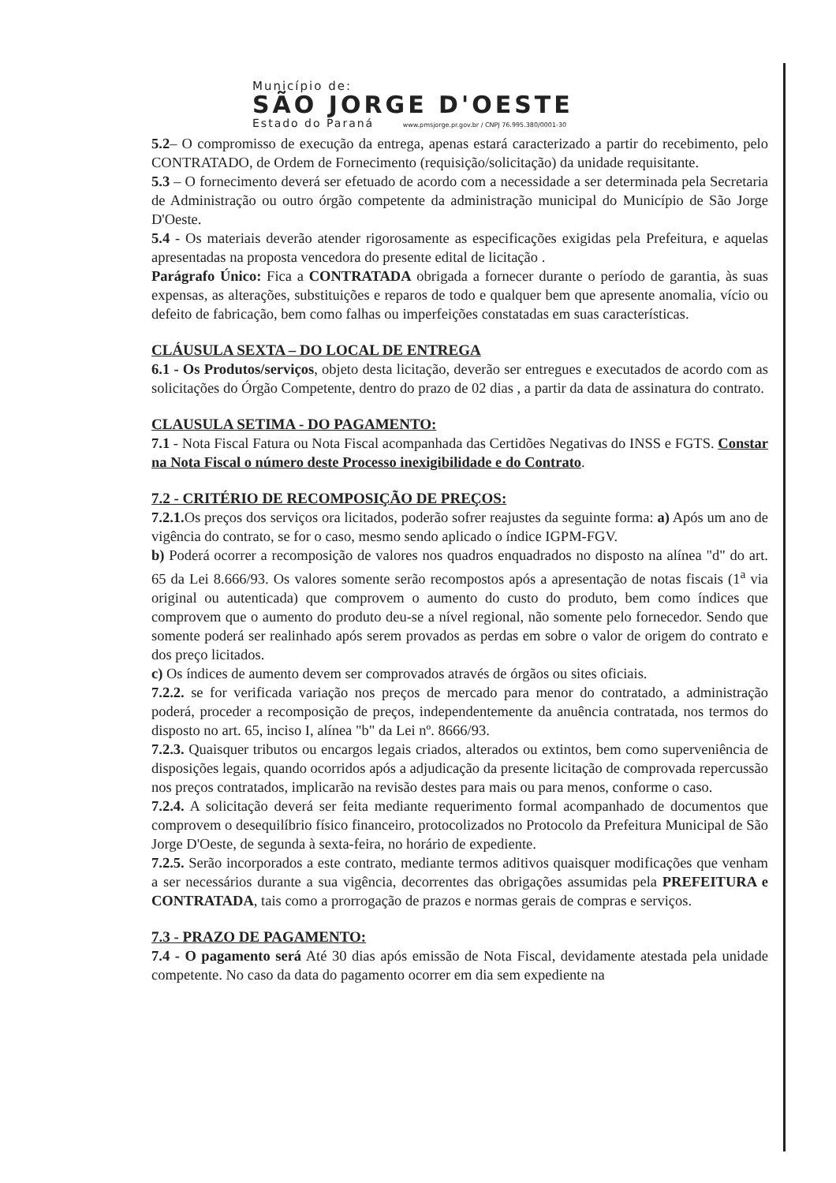Município de:
SÃO JORGE D'OESTE
Estado do Paraná www.pmsjorge.pr.gov.br / CNPJ 76.995.380/0001-30
5.2– O compromisso de execução da entrega, apenas estará caracterizado a partir do recebimento, pelo CONTRATADO, de Ordem de Fornecimento (requisição/solicitação) da unidade requisitante.
5.3 – O fornecimento deverá ser efetuado de acordo com a necessidade a ser determinada pela Secretaria de Administração ou outro órgão competente da administração municipal do Município de São Jorge D'Oeste.
5.4 - Os materiais deverão atender rigorosamente as especificações exigidas pela Prefeitura, e aquelas apresentadas na proposta vencedora do presente edital de licitação .
Parágrafo Único: Fica a CONTRATADA obrigada a fornecer durante o período de garantia, às suas expensas, as alterações, substituições e reparos de todo e qualquer bem que apresente anomalia, vício ou defeito de fabricação, bem como falhas ou imperfeições constatadas em suas características.
CLÁUSULA SEXTA – DO LOCAL DE ENTREGA
6.1 - Os Produtos/serviços, objeto desta licitação, deverão ser entregues e executados de acordo com as solicitações do Órgão Competente, dentro do prazo de 02 dias , a partir da data de assinatura do contrato.
CLAUSULA SETIMA - DO PAGAMENTO:
7.1 - Nota Fiscal Fatura ou Nota Fiscal acompanhada das Certidões Negativas do INSS e FGTS. Constar na Nota Fiscal o número deste Processo inexigibilidade e do Contrato.
7.2 - CRITÉRIO DE RECOMPOSIÇÃO DE PREÇOS:
7.2.1. Os preços dos serviços ora licitados, poderão sofrer reajustes da seguinte forma: a) Após um ano de vigência do contrato, se for o caso, mesmo sendo aplicado o índice IGPM-FGV.
b) Poderá ocorrer a recomposição de valores nos quadros enquadrados no disposto na alínea "d" do art. 65 da Lei 8.666/93. Os valores somente serão recompostos após a apresentação de notas fiscais (1<sup>a</sup> via original ou autenticada) que comprovem o aumento do custo do produto, bem como índices que comprovem que o aumento do produto deu-se a nível regional, não somente pelo fornecedor. Sendo que somente poderá ser realinhado após serem provados as perdas em sobre o valor de origem do contrato e dos preço licitados.
c) Os índices de aumento devem ser comprovados através de órgãos ou sites oficiais.
7.2.2. se for verificada variação nos preços de mercado para menor do contratado, a administração poderá, proceder a recomposição de preços, independentemente da anuência contratada, nos termos do disposto no art. 65, inciso I, alínea "b" da Lei nº. 8666/93.
7.2.3. Quaisquer tributos ou encargos legais criados, alterados ou extintos, bem como superveniência de disposições legais, quando ocorridos após a adjudicação da presente licitação de comprovada repercussão nos preços contratados, implicarão na revisão destes para mais ou para menos, conforme o caso.
7.2.4. A solicitação deverá ser feita mediante requerimento formal acompanhado de documentos que comprovem o desequilíbrio físico financeiro, protocolizados no Protocolo da Prefeitura Municipal de São Jorge D'Oeste, de segunda à sexta-feira, no horário de expediente.
7.2.5. Serão incorporados a este contrato, mediante termos aditivos quaisquer modificações que venham a ser necessários durante a sua vigência, decorrentes das obrigações assumidas pela PREFEITURA e CONTRATADA, tais como a prorrogação de prazos e normas gerais de compras e serviços.
7.3 - PRAZO DE PAGAMENTO:
7.4 - O pagamento será Até 30 dias após emissão de Nota Fiscal, devidamente atestada pela unidade competente. No caso da data do pagamento ocorrer em dia sem expediente na